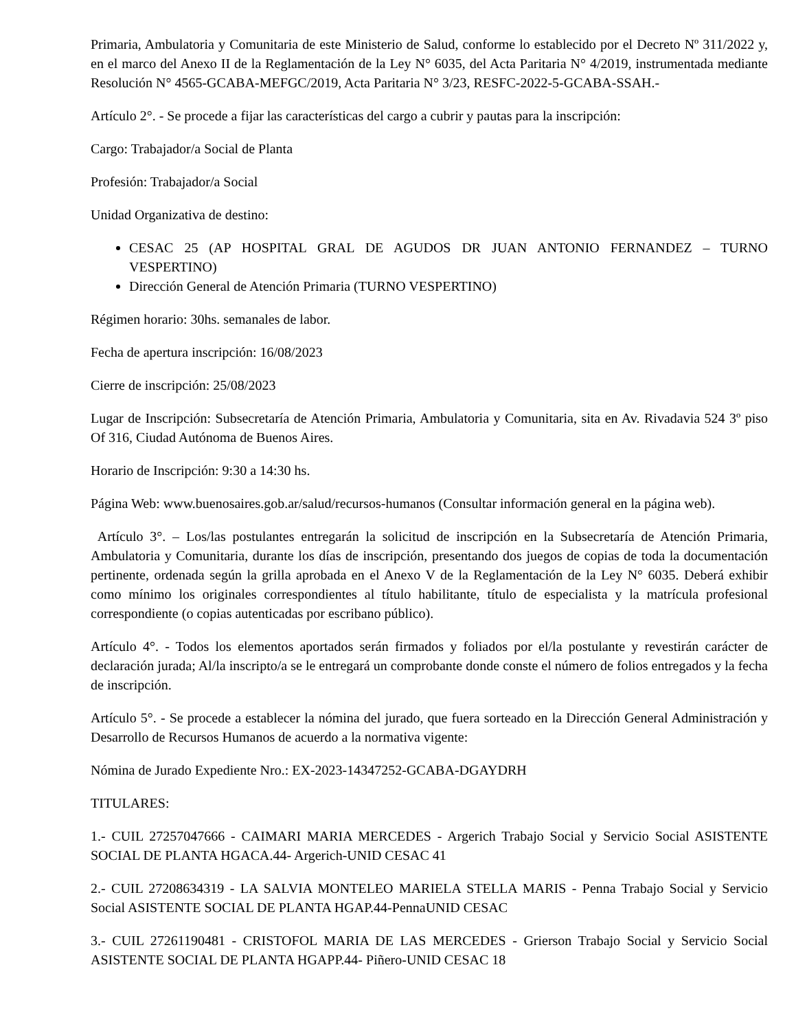Primaria, Ambulatoria y Comunitaria de este Ministerio de Salud, conforme lo establecido por el Decreto Nº 311/2022 y, en el marco del Anexo II de la Reglamentación de la Ley N° 6035, del Acta Paritaria N° 4/2019, instrumentada mediante Resolución N° 4565-GCABA-MEFGC/2019, Acta Paritaria N° 3/23, RESFC-2022-5-GCABA-SSAH.-
Artículo 2°. - Se procede a fijar las características del cargo a cubrir y pautas para la inscripción:
Cargo: Trabajador/a Social de Planta
Profesión: Trabajador/a Social
Unidad Organizativa de destino:
CESAC 25 (AP HOSPITAL GRAL DE AGUDOS DR JUAN ANTONIO FERNANDEZ – TURNO VESPERTINO)
Dirección General de Atención Primaria (TURNO VESPERTINO)
Régimen horario: 30hs. semanales de labor.
Fecha de apertura inscripción: 16/08/2023
Cierre de inscripción: 25/08/2023
Lugar de Inscripción: Subsecretaría de Atención Primaria, Ambulatoria y Comunitaria, sita en Av. Rivadavia 524 3º piso Of 316, Ciudad Autónoma de Buenos Aires.
Horario de Inscripción: 9:30 a 14:30 hs.
Página Web: www.buenosaires.gob.ar/salud/recursos-humanos (Consultar información general en la página web).
Artículo 3°. – Los/las postulantes entregarán la solicitud de inscripción en la Subsecretaría de Atención Primaria, Ambulatoria y Comunitaria, durante los días de inscripción, presentando dos juegos de copias de toda la documentación pertinente, ordenada según la grilla aprobada en el Anexo V de la Reglamentación de la Ley N° 6035. Deberá exhibir como mínimo los originales correspondientes al título habilitante, título de especialista y la matrícula profesional correspondiente (o copias autenticadas por escribano público).
Artículo 4°. - Todos los elementos aportados serán firmados y foliados por el/la postulante y revestirán carácter de declaración jurada; Al/la inscripto/a se le entregará un comprobante donde conste el número de folios entregados y la fecha de inscripción.
Artículo 5°. - Se procede a establecer la nómina del jurado, que fuera sorteado en la Dirección General Administración y Desarrollo de Recursos Humanos de acuerdo a la normativa vigente:
Nómina de Jurado Expediente Nro.: EX-2023-14347252-GCABA-DGAYDRH
TITULARES:
1.- CUIL 27257047666 - CAIMARI MARIA MERCEDES - Argerich Trabajo Social y Servicio Social ASISTENTE SOCIAL DE PLANTA HGACA.44- Argerich-UNID CESAC 41
2.- CUIL 27208634319 - LA SALVIA MONTELEO MARIELA STELLA MARIS - Penna Trabajo Social y Servicio Social ASISTENTE SOCIAL DE PLANTA HGAP.44-PennaUNID CESAC
3.- CUIL 27261190481 - CRISTOFOL MARIA DE LAS MERCEDES - Grierson Trabajo Social y Servicio Social ASISTENTE SOCIAL DE PLANTA HGAPP.44- Piñero-UNID CESAC 18